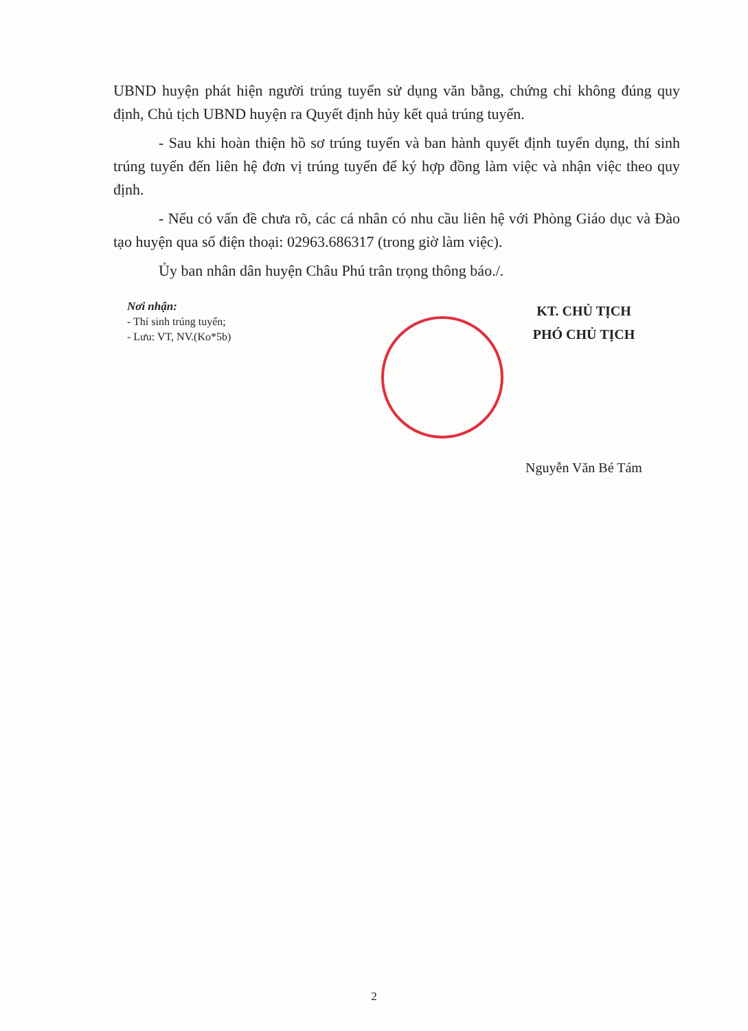UBND huyện phát hiện người trúng tuyển sử dụng văn bằng, chứng chỉ không đúng quy định, Chủ tịch UBND huyện ra Quyết định hủy kết quả trúng tuyển.
- Sau khi hoàn thiện hồ sơ trúng tuyển và ban hành quyết định tuyển dụng, thí sinh trúng tuyển đến liên hệ đơn vị trúng tuyển để ký hợp đồng làm việc và nhận việc theo quy định.
- Nếu có vấn đề chưa rõ, các cá nhân có nhu cầu liên hệ với Phòng Giáo dục và Đào tạo huyện qua số điện thoại: 02963.686317 (trong giờ làm việc).
Ủy ban nhân dân huyện Châu Phú trân trọng thông báo./.
Nơi nhận:
- Thí sinh trúng tuyển;
- Lưu: VT, NV.(Ko*5b)
KT. CHỦ TỊCH
PHÓ CHỦ TỊCH
Nguyễn Văn Bé Tám
2